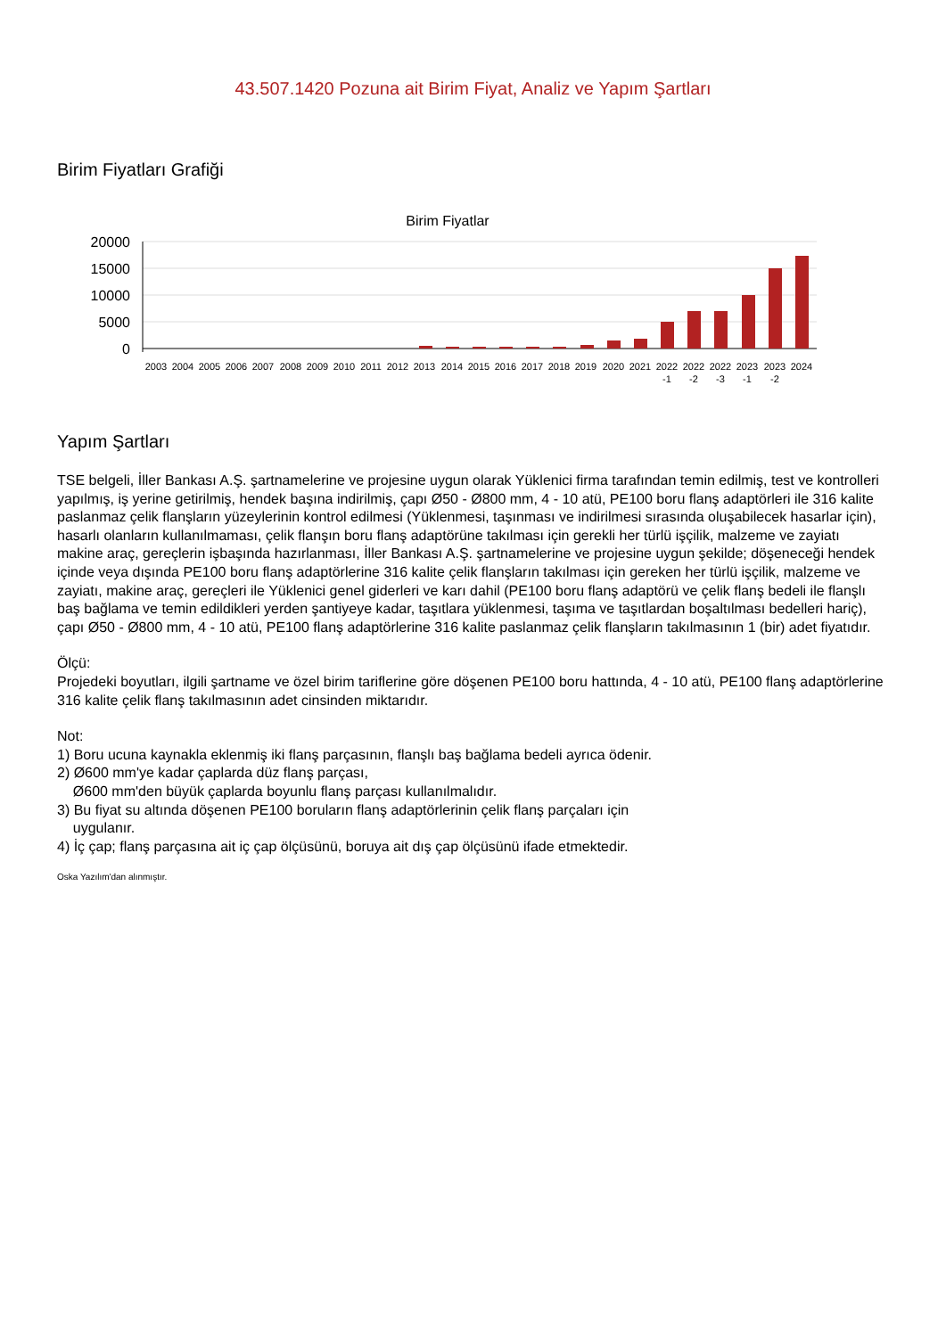43.507.1420 Pozuna ait Birim Fiyat, Analiz ve Yapım Şartları
Birim Fiyatları Grafiği
Birim Fiyatlar
20000
15000
10000
5000
0
2003
2004
2005
2006
2007
2008
2009
2010
2011
2012
2013
2014
2015
2016
2017
2018
2019
2020
2021
2022
2022
2022
2023
2023
2024
-1
-2
-3
-1
-2
Yapım Şartları
TSE belgeli, İller Bankası A.Ş. şartnamelerine ve projesine uygun olarak Yüklenici firma tarafından temin edilmiş, test ve kontrolleri yapılmış, iş yerine getirilmiş, hendek başına indirilmiş, çapı Ø50 - Ø800 mm, 4 - 10 atü, PE100 boru flanş adaptörleri ile 316 kalite paslanmaz çelik flanşların yüzeylerinin kontrol edilmesi (Yüklenmesi, taşınması ve indirilmesi sırasında oluşabilecek hasarlar için), hasarlı olanların kullanılmaması, çelik flanşın boru flanş adaptörüne takılması için gerekli her türlü işçilik, malzeme ve zayiatı makine araç, gereçlerin işbaşında hazırlanması, İller Bankası A.Ş. şartnamelerine ve projesine uygun şekilde; döşeneceği hendek içinde veya dışında PE100 boru flanş adaptörlerine 316 kalite çelik flanşların takılması için gereken her türlü işçilik, malzeme ve zayiatı, makine araç, gereçleri ile Yüklenici genel giderleri ve karı dahil (PE100 boru flanş adaptörü ve çelik flanş bedeli ile flanşlı baş bağlama ve temin edildikleri yerden şantiyeye kadar, taşıtlara yüklenmesi, taşıma ve taşıtlardan boşaltılması bedelleri hariç), çapı Ø50 - Ø800 mm, 4 - 10 atü, PE100 flanş adaptörlerine 316 kalite paslanmaz çelik flanşların takılmasının 1 (bir) adet fiyatıdır.
Ölçü:
Projedeki boyutları, ilgili şartname ve özel birim tariflerine göre döşenen PE100 boru hattında, 4 - 10 atü, PE100 flanş adaptörlerine 316 kalite çelik flanş takılmasının adet cinsinden miktarıdır.
Not:
1) Boru ucuna kaynakla eklenmiş iki flanş parçasının, flanşlı baş bağlama bedeli ayrıca ödenir.
2) Ø600 mm'ye kadar çaplarda düz flanş parçası,
Ø600 mm'den büyük çaplarda boyunlu flanş parçası kullanılmalıdır.
3) Bu fiyat su altında döşenen PE100 boruların flanş adaptörlerinin çelik flanş parçaları için
uygulanır.
4) İç çap; flanş parçasına ait iç çap ölçüsünü, boruya ait dış çap ölçüsünü ifade etmektedir.
Oska Yazılım'dan alınmıştır.